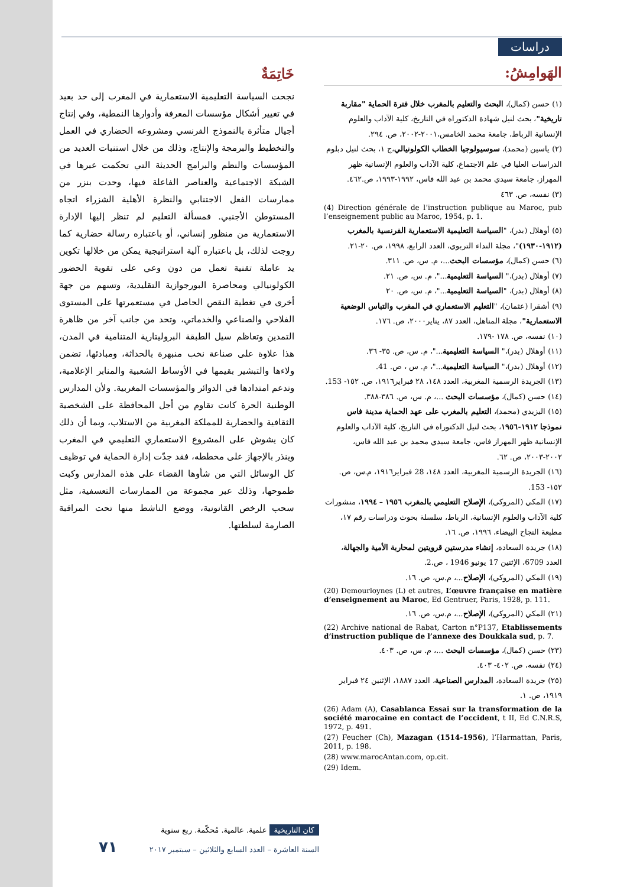دراسات
خَاتِمَةٌ
نجحت السياسة التعليمية الاستعمارية في المغرب إلى حد بعيد في تغيير أشكال مؤسسات المعرفة وأدوارها النمطية، وفي إنتاج أجيال متأثرة بالنموذج الفرنسي ومشروعه الحضاري في العمل والتخطيط والبرمجة والإنتاج، وذلك من خلال استنبات العديد من المؤسسات والنظم والبرامج الحديثة التي تحكمت عبرها في الشبكة الاجتماعية والعناصر الفاعلة فيها، وحدت بنزر من ممارسات الفعل الاجتنابي والنظرة الأهلية الشزراء اتجاه المستوطن الأجنبي. فمسألة التعليم لم تنظر إليها الإدارة الاستعمارية من منظور إنساني، أو باعتباره رسالة حضارية كما روجت لذلك، بل باعتباره آلية استراتيجية يمكن من خلالها تكوين يد عاملة تقنية تعمل من دون وعي على تقوية الحضور الكولونيالي ومحاصرة البورجوازية التقليدية، وتسهم من جهة أخرى في تغطية النقص الحاصل في مستعمرتها على المستوى الفلاحي والصناعي والخدماتي، وتحد من جانب آخر من ظاهرة التمدين وتعاظم سيل الطبقة البروليتارية المتنامية في المدن، هذا علاوة على صناعة نخب منبهرة بالحداثة، ومبادئها، تضمن ولاءها والتبشير بقيمها في الأوساط الشعبية والمنابر الإعلامية، وتدعم امتدادها في الدوائر والمؤسسات المغربية. ولأن المدارس الوطنية الحرة كانت تقاوم من أجل المحافظة على الشخصية الثقافية والحضارية للمملكة المغربية من الاستلاب، وبما أن ذلك كان يشوش على المشروع الاستعماري التعليمي في المغرب وينذر بالإجهاز على مخططه، فقد جدّت إدارة الحماية في توظيف كل الوسائل التي من شأوها القضاء على هذه المدارس وكبت طموحها، وذلك عبر مجموعة من الممارسات التعسفية، مثل سحب الرخص القانونية، ووضع الناشط منها تحت المراقبة الصارمة لسلطتها.
الهَوامِشُ:
(١) حسن (كمال)، البحث والتعليم بالمغرب خلال فترة الحماية "مقاربة تاريخية"، بحث لنيل شهادة الدكتوراه في التاريخ، كلية الآداب والعلوم الإنسانية الرباط، جامعة محمد الخامس،٢٠٠١-٢٠٠٢، ص. ٢٩٤.
(٢) ياسين (محمد)، سوسيولوجيا الخطاب الكولونيالي،ج ١، بحث لنيل دبلوم الدراسات العليا في علم الاجتماع، كلية الآداب والعلوم الإنسانية ظهر المهراز، جامعة سيدي محمد بن عبد الله فاس، ١٩٩٢-١٩٩٣، ص.٤٦٢.
(٣) نفسه، ص. ٤٦٣
(4) Direction générale de l’instruction publique au Maroc, pub l’enseignement public au Maroc, 1954, p. 1.
(٥) أوهلال (بدر)، "السياسة التعليمية الاستعمارية الفرنسية بالمغرب (١٩١٢-١٩٣٠)"، مجلة النداء التربوي، العدد الرابع، ١٩٩٨، ص. ٢٠-٢١.
(٦) حسن (كمال)، مؤسسات البحث...، م. س، ص. ٣١١.
(٧) أوهلال (بدر)،" السياسة التعليمية..."، م. س، ص. ٢١.
(٨) أوهلال (بدر)، "السياسة التعليمية..."، م. س، ص. ٢٠
(٩) أشقرا (عثمان)، "التعليم الاستعماري في المغرب والتباس الوضعية الاستعمارية"، مجلة المناهل، العدد ٨٧، يناير٢٠٠٠، ص. ١٧٦.
(١٠) نفسه، ص. ١٧٨ -١٧٩.
(١١) أوهلال (بدر)،" السياسة التعليمية..."، م. س، ص. ٣٥- ٣٦.
(١٢) أوهلال (بدر)،" السياسة التعليمية..."، م. س ، ص. 41.
(١٣) الجريدة الرسمية المغربية، العدد ١٤٨، ٢٨ فبراير١٩١٦، ص. ١٥٢- 153.
(١٤) حسن (كمال)، مؤسسات البحث ...، م. س، ص. ٣٨٦-٣٨٨.
(١٥) اليزيدي (محمد)، التعليم بالمغرب على عهد الحماية مدينة فاس نموذجا ١٩١٢-١٩٥٦، بحث لنيل الدكتوراه في التاريخ، كلية الآداب والعلوم الإنسانية ظهر المهراز فاس، جامعة سيدي محمد بن عبد الله فاس، ٢٠٠٢-٢٠٠٣، ص. ٦٢.
(١٦) الجريدة الرسمية المغربية، العدد ١٤٨، 28 فبراير١٩١٦، م.س، ص. ١٥٢- 153.
(١٧) المكي (المروكي)، الإصلاح التعليمي بالمغرب ١٩٥٦ – ١٩٩٤، منشورات كلية الآداب والعلوم الإنسانية، الرباط، سلسلة بحوث ودراسات رقم ١٧، مطبعة النجاح البيضاء، ١٩٩٦، ص. ١٦.
(١٨) جريدة السعادة، إنشاء مدرستين قرويتين لمحاربة الأمية والجهالة، العدد 6709، الإثنين 17 يونيو 1946 ، ص.2.
(١٩) المكي (المروكي)، الإصلاح...، م.س، ص. ١٦.
(20) Demourloynes (L) et autres, L’œuvre française en matière d’enseignement au Maroc, Ed Gentruer, Paris, 1928, p. 111.
(٢١) المكي (المروكي)، الإصلاح...، م.س، ص. ١٦.
(22) Archive national de Rabat, Carton n°P137, Etablissements d’instruction publique de l’annexe des Doukkala sud, p. 7.
(٢٣) حسن (كمال)، مؤسسات البحث ...، م. س، ص. ٤٠٣.
(٢٤) نفسه، ص. ٤٠٢- ٤٠٣.
(٢٥) جريدة السعادة، المدارس الصناعية، العدد ١٨٨٧، الإثنين ٢٤ فبراير ١٩١٩، ص. ١.
(26) Adam (A), Casablanca Essai sur la transformation de la société marocaine en contact de l’occident, t II, Ed C.N.R.S, 1972, p. 491.
(27) Feucher (Ch), Mazagan (1514-1956), l’Harmattan, Paris, 2011, p. 198.
(28) www.marocAntan.com, op.cit.
(29) Idem.
كان التاريخية علمية. عالمية. مُحكّمة. ربع سنوية
السنة العاشرة – العدد السابع والثلاثين – سبتمبر ٢٠١٧ ٧١